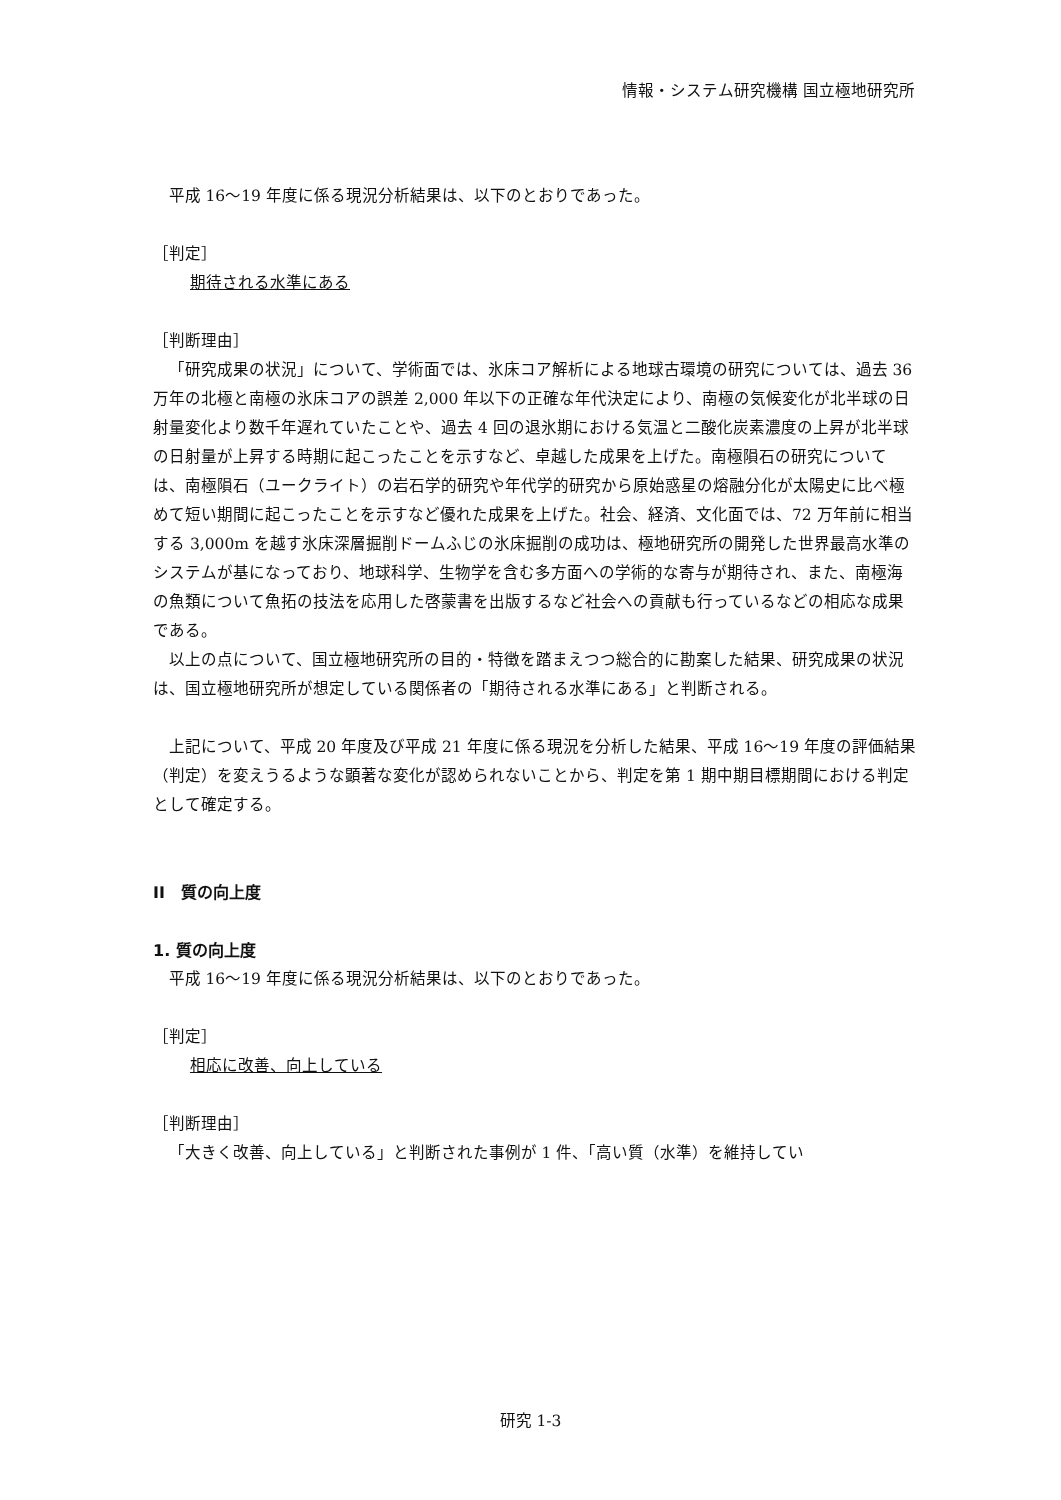情報・システム研究機構 国立極地研究所
平成 16～19 年度に係る現況分析結果は、以下のとおりであった。
［判定］
期待される水準にある
［判断理由］
「研究成果の状況」について、学術面では、氷床コア解析による地球古環境の研究については、過去 36 万年の北極と南極の氷床コアの誤差 2,000 年以下の正確な年代決定により、南極の気候変化が北半球の日射量変化より数千年遅れていたことや、過去 4 回の退氷期における気温と二酸化炭素濃度の上昇が北半球の日射量が上昇する時期に起こったことを示すなど、卓越した成果を上げた。南極隕石の研究については、南極隕石（ユークライト）の岩石学的研究や年代学的研究から原始惑星の熔融分化が太陽史に比べ極めて短い期間に起こったことを示すなど優れた成果を上げた。社会、経済、文化面では、72 万年前に相当する 3,000m を越す氷床深層掘削ドームふじの氷床掘削の成功は、極地研究所の開発した世界最高水準のシステムが基になっており、地球科学、生物学を含む多方面への学術的な寄与が期待され、また、南極海の魚類について魚拓の技法を応用した啓蒙書を出版するなど社会への貢献も行っているなどの相応な成果である。
以上の点について、国立極地研究所の目的・特徴を踏まえつつ総合的に勘案した結果、研究成果の状況は、国立極地研究所が想定している関係者の「期待される水準にある」と判断される。
上記について、平成 20 年度及び平成 21 年度に係る現況を分析した結果、平成 16～19 年度の評価結果（判定）を変えうるような顕著な変化が認められないことから、判定を第 1 期中期目標期間における判定として確定する。
II　質の向上度
1. 質の向上度
平成 16～19 年度に係る現況分析結果は、以下のとおりであった。
［判定］
相応に改善、向上している
［判断理由］
「大きく改善、向上している」と判断された事例が 1 件、「高い質（水準）を維持してい
研究 1-3